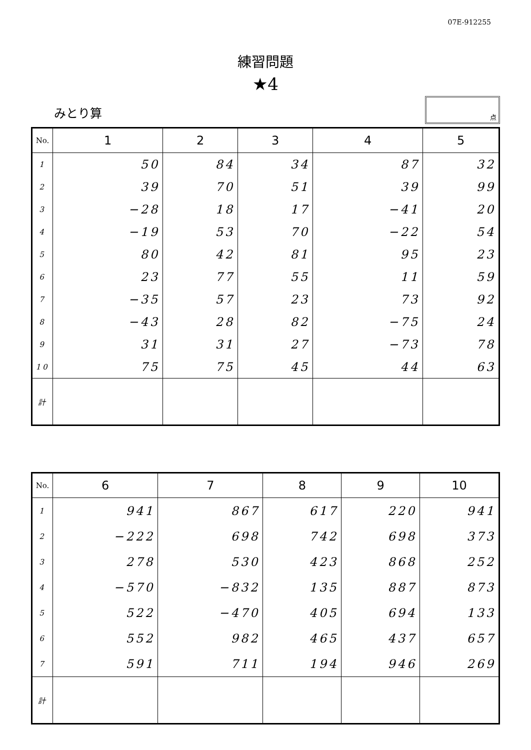07E-912255
練習問題
★4
みとり算
点
| No. | 1 | 2 | 3 | 4 | 5 |
| --- | --- | --- | --- | --- | --- |
| 1 | 50 | 84 | 34 | 87 | 32 |
| 2 | 39 | 70 | 51 | 39 | 99 |
| 3 | −28 | 18 | 17 | −41 | 20 |
| 4 | −19 | 53 | 70 | −22 | 54 |
| 5 | 80 | 42 | 81 | 95 | 23 |
| 6 | 23 | 77 | 55 | 11 | 59 |
| 7 | −35 | 57 | 23 | 73 | 92 |
| 8 | −43 | 28 | 82 | −75 | 24 |
| 9 | 31 | 31 | 27 | −73 | 78 |
| 10 | 75 | 75 | 45 | 44 | 63 |
| 計 | | | | | |
| No. | 6 | 7 | 8 | 9 | 10 |
| --- | --- | --- | --- | --- | --- |
| 1 | 941 | 867 | 617 | 220 | 941 |
| 2 | −222 | 698 | 742 | 698 | 373 |
| 3 | 278 | 530 | 423 | 868 | 252 |
| 4 | −570 | −832 | 135 | 887 | 873 |
| 5 | 522 | −470 | 405 | 694 | 133 |
| 6 | 552 | 982 | 465 | 437 | 657 |
| 7 | 591 | 711 | 194 | 946 | 269 |
| 計 | | | | | |